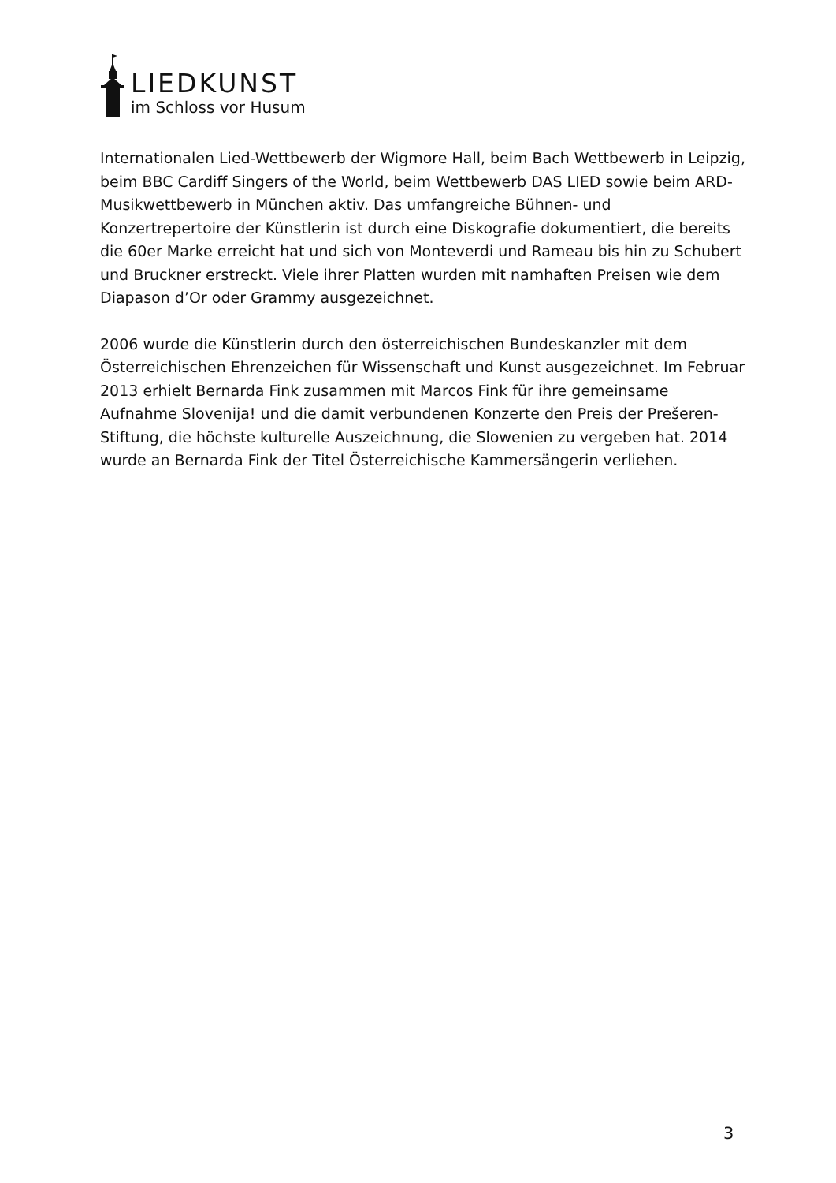LIEDKUNST
im Schloss vor Husum
Internationalen Lied-Wettbewerb der Wigmore Hall, beim Bach Wettbewerb in Leipzig, beim BBC Cardiff Singers of the World, beim Wettbewerb DAS LIED sowie beim ARD-Musikwettbewerb in München aktiv. Das umfangreiche Bühnen- und Konzertrepertoire der Künstlerin ist durch eine Diskografie dokumentiert, die bereits die 60er Marke erreicht hat und sich von Monteverdi und Rameau bis hin zu Schubert und Bruckner erstreckt. Viele ihrer Platten wurden mit namhaften Preisen wie dem Diapason d’Or oder Grammy ausgezeichnet.
2006 wurde die Künstlerin durch den österreichischen Bundeskanzler mit dem Österreichischen Ehrenzeichen für Wissenschaft und Kunst ausgezeichnet. Im Februar 2013 erhielt Bernarda Fink zusammen mit Marcos Fink für ihre gemeinsame Aufnahme Slovenija! und die damit verbundenen Konzerte den Preis der Prešeren-Stiftung, die höchste kulturelle Auszeichnung, die Slowenien zu vergeben hat. 2014 wurde an Bernarda Fink der Titel Österreichische Kammersängerin verliehen.
3